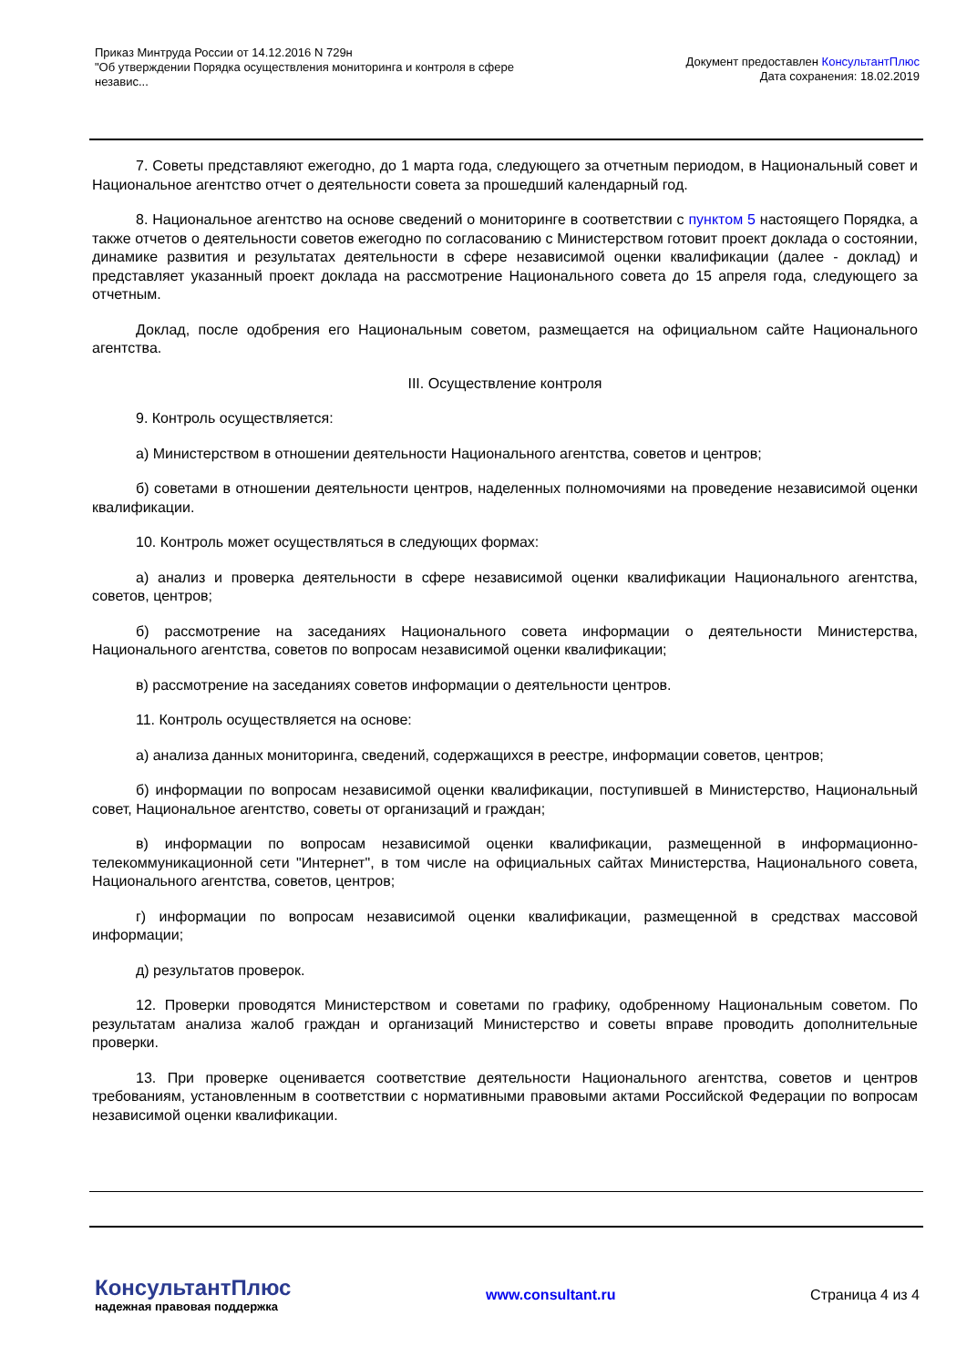Приказ Минтруда России от 14.12.2016 N 729н
"Об утверждении Порядка осуществления мониторинга и контроля в сфере независ...
Документ предоставлен КонсультантПлюс
Дата сохранения: 18.02.2019
7. Советы представляют ежегодно, до 1 марта года, следующего за отчетным периодом, в Национальный совет и Национальное агентство отчет о деятельности совета за прошедший календарный год.
8. Национальное агентство на основе сведений о мониторинге в соответствии с пунктом 5 настоящего Порядка, а также отчетов о деятельности советов ежегодно по согласованию с Министерством готовит проект доклада о состоянии, динамике развития и результатах деятельности в сфере независимой оценки квалификации (далее - доклад) и представляет указанный проект доклада на рассмотрение Национального совета до 15 апреля года, следующего за отчетным.
Доклад, после одобрения его Национальным советом, размещается на официальном сайте Национального агентства.
III. Осуществление контроля
9. Контроль осуществляется:
а) Министерством в отношении деятельности Национального агентства, советов и центров;
б) советами в отношении деятельности центров, наделенных полномочиями на проведение независимой оценки квалификации.
10. Контроль может осуществляться в следующих формах:
а) анализ и проверка деятельности в сфере независимой оценки квалификации Национального агентства, советов, центров;
б) рассмотрение на заседаниях Национального совета информации о деятельности Министерства, Национального агентства, советов по вопросам независимой оценки квалификации;
в) рассмотрение на заседаниях советов информации о деятельности центров.
11. Контроль осуществляется на основе:
а) анализа данных мониторинга, сведений, содержащихся в реестре, информации советов, центров;
б) информации по вопросам независимой оценки квалификации, поступившей в Министерство, Национальный совет, Национальное агентство, советы от организаций и граждан;
в) информации по вопросам независимой оценки квалификации, размещенной в информационно-телекоммуникационной сети "Интернет", в том числе на официальных сайтах Министерства, Национального совета, Национального агентства, советов, центров;
г) информации по вопросам независимой оценки квалификации, размещенной в средствах массовой информации;
д) результатов проверок.
12. Проверки проводятся Министерством и советами по графику, одобренному Национальным советом. По результатам анализа жалоб граждан и организаций Министерство и советы вправе проводить дополнительные проверки.
13. При проверке оценивается соответствие деятельности Национального агентства, советов и центров требованиям, установленным в соответствии с нормативными правовыми актами Российской Федерации по вопросам независимой оценки квалификации.
КонсультантПлюс
надежная правовая поддержка
www.consultant.ru Страница 4 из 4